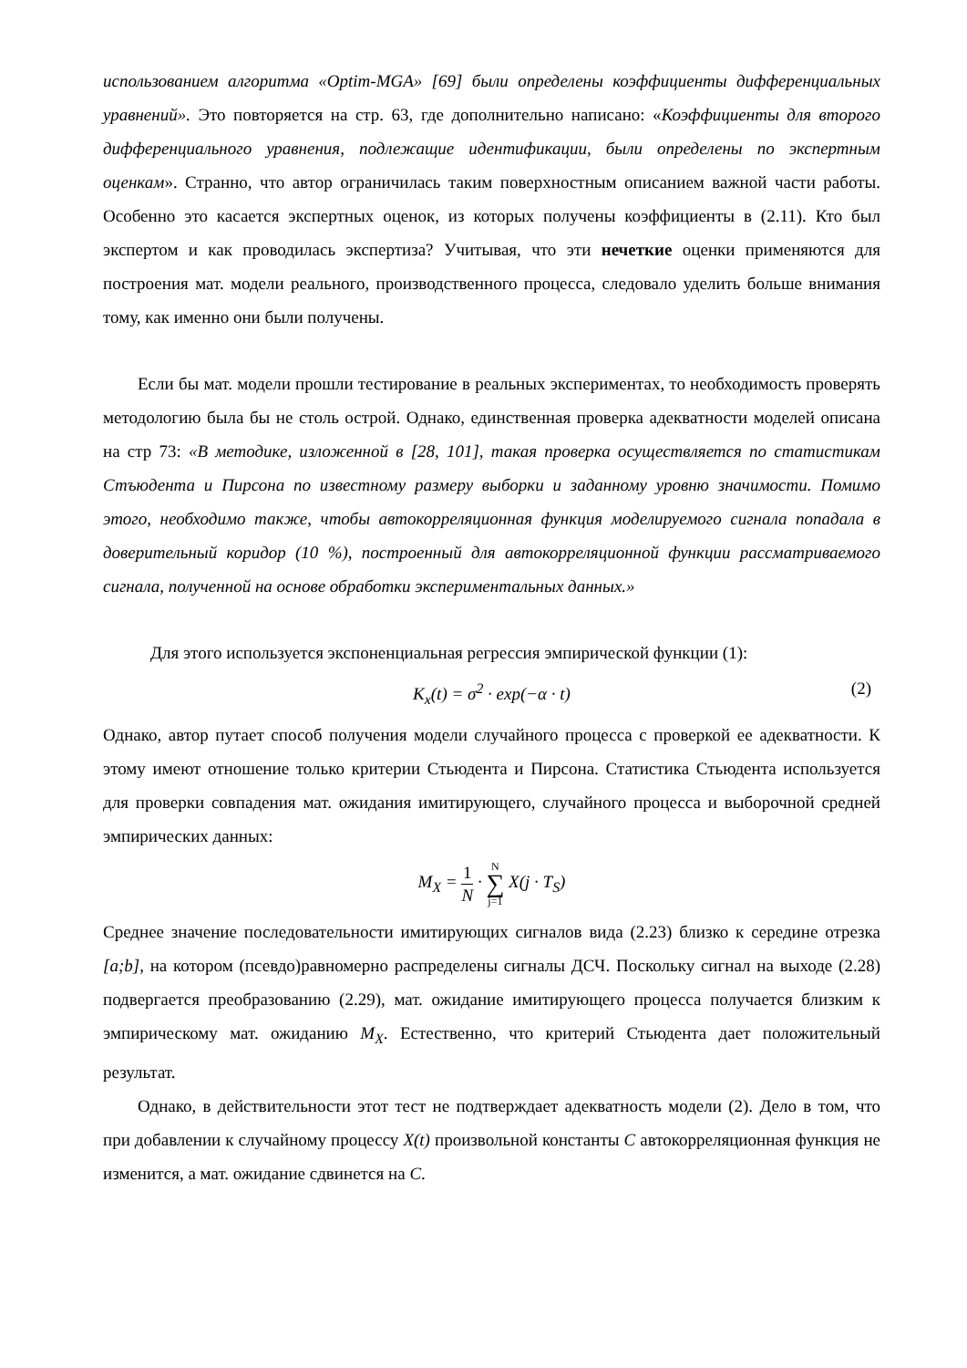использованием алгоритма «Optim-MGA» [69] были определены коэффициенты дифференциальных уравнений». Это повторяется на стр. 63, где дополнительно написано: «Коэффициенты для второго дифференциального уравнения, подлежащие идентификации, были определены по экспертным оценкам». Странно, что автор ограничилась таким поверхностным описанием важной части работы. Особенно это касается экспертных оценок, из которых получены коэффициенты в (2.11). Кто был экспертом и как проводилась экспертиза? Учитывая, что эти нечеткие оценки применяются для построения мат. модели реального, производственного процесса, следовало уделить больше внимания тому, как именно они были получены.
Если бы мат. модели прошли тестирование в реальных экспериментах, то необходимость проверять методологию была бы не столь острой. Однако, единственная проверка адекватности моделей описана на стр 73: «В методике, изложенной в [28, 101], такая проверка осуществляется по статистикам Стъюдента и Пирсона по известному размеру выборки и заданному уровню значимости. Помимо этого, необходимо также, чтобы автокорреляционная функция моделируемого сигнала попадала в доверительный коридор (10 %), построенный для автокорреляционной функции рассматриваемого сигнала, полученной на основе обработки экспериментальных данных.»
Для этого используется экспоненциальная регрессия эмпирической функции (1):
K<sub>x</sub>(t) = σ<sup>2</sup> · exp(−α · t) (2)
Однако, автор путает способ получения модели случайного процесса с проверкой ее адекватности. К этому имеют отношение только критерии Стьюдента и Пирсона. Статистика Стьюдента используется для проверки совпадения мат. ожидания имитирующего, случайного процесса и выборочной средней эмпирических данных:
M<sub>X</sub> = 1 N · N ∑ j=1 X(j · T<sub>S</sub>)
Среднее значение последовательности имитирующих сигналов вида (2.23) близко к середине отрезка [a;b], на котором (псевдо)равномерно распределены сигналы ДСЧ. Поскольку сигнал на выходе (2.28) подвергается преобразованию (2.29), мат. ожидание имитирующего процесса получается близким к эмпирическому мат. ожиданию M<sub>X</sub>. Естественно, что критерий Стьюдента дает положительный результат.
Однако, в действительности этот тест не подтверждает адекватность модели (2). Дело в том, что при добавлении к случайному процессу X(t) произвольной константы C автокорреляционная функция не изменится, а мат. ожидание сдвинется на C.